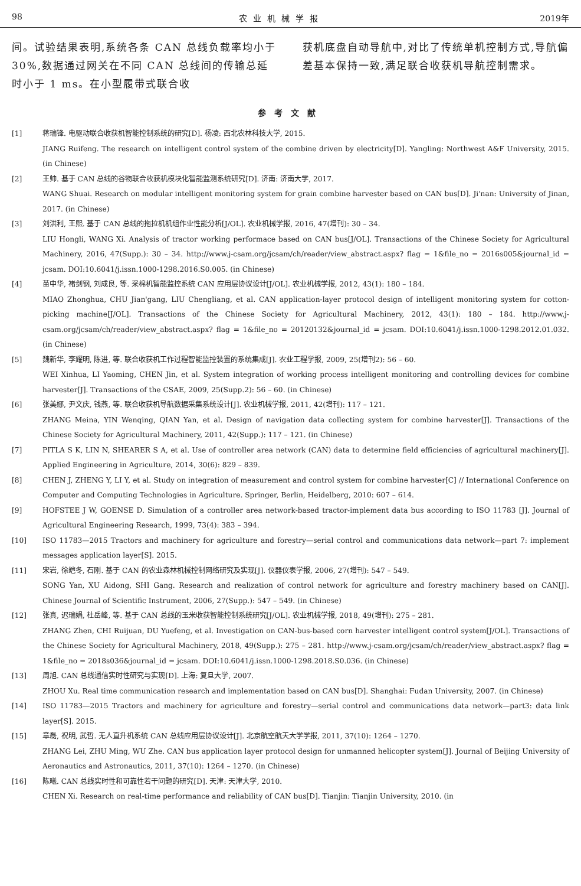98 农业机械学报 2019年
间。试验结果表明,系统各条 CAN 总线负载率均小于30%,数据通过网关在不同 CAN 总线间的传输总延时小于 1 ms。在小型履带式联合收
获机底盘自动导航中,对比了传统单机控制方式,导航偏差基本保持一致,满足联合收获机导航控制需求。
参考文献
[1] 蒋瑞锋. 电驱动联合收获机智能控制系统的研究[D]. 杨凌: 西北农林科技大学, 2015.
JIANG Ruifeng. The research on intelligent control system of the combine driven by electricity[D]. Yangling: Northwest A&F University, 2015. (in Chinese)
[2] 王帅. 基于 CAN 总线的谷物联合收获机模块化智能监测系统研究[D]. 济南: 济南大学, 2017.
WANG Shuai. Research on modular intelligent monitoring system for grain combine harvester based on CAN bus[D]. Ji'nan: University of Jinan, 2017. (in Chinese)
[3] 刘洪利, 王熙. 基于 CAN 总线的拖拉机机组作业性能分析[J/OL]. 农业机械学报, 2016, 47(增刊): 30 – 34.
LIU Hongli, WANG Xi. Analysis of tractor working performace based on CAN bus[J/OL]. Transactions of the Chinese Society for Agricultural Machinery, 2016, 47(Supp.): 30 – 34. http://www.j-csam.org/jcsam/ch/reader/view_abstract.aspx? flag = 1&file_no = 2016s005&journal_id = jcsam. DOI:10.6041/j.issn.1000-1298.2016.S0.005. (in Chinese)
[4] 苗中华, 褚剑钢, 刘成良, 等. 采棉机智能监控系统 CAN 应用层协议设计[J/OL]. 农业机械学报, 2012, 43(1): 180 – 184.
MIAO Zhonghua, CHU Jian'gang, LIU Chengliang, et al. CAN application-layer protocol design of intelligent monitoring system for cotton-picking machine[J/OL]. Transactions of the Chinese Society for Agricultural Machinery, 2012, 43(1): 180 – 184. http://www.j-csam.org/jcsam/ch/reader/view_abstract.aspx? flag = 1&file_no = 20120132&journal_id = jcsam. DOI:10.6041/j.issn.1000-1298.2012.01.032. (in Chinese)
[5] 魏新华, 李耀明, 陈进, 等. 联合收获机工作过程智能监控装置的系统集成[J]. 农业工程学报, 2009, 25(增刊2): 56 – 60.
WEI Xinhua, LI Yaoming, CHEN Jin, et al. System integration of working process intelligent monitoring and controlling devices for combine harvester[J]. Transactions of the CSAE, 2009, 25(Supp.2): 56 – 60. (in Chinese)
[6] 张美娜, 尹文庆, 钱燕, 等. 联合收获机导航数据采集系统设计[J]. 农业机械学报, 2011, 42(增刊): 117 – 121.
ZHANG Meina, YIN Wenqing, QIAN Yan, et al. Design of navigation data collecting system for combine harvester[J]. Transactions of the Chinese Society for Agricultural Machinery, 2011, 42(Supp.): 117 – 121. (in Chinese)
[7] PITLA S K, LIN N, SHEARER S A, et al. Use of controller area network (CAN) data to determine field efficiencies of agricultural machinery[J]. Applied Engineering in Agriculture, 2014, 30(6): 829 – 839.
[8] CHEN J, ZHENG Y, LI Y, et al. Study on integration of measurement and control system for combine harvester[C] // International Conference on Computer and Computing Technologies in Agriculture. Springer, Berlin, Heidelberg, 2010: 607 – 614.
[9] HOFSTEE J W, GOENSE D. Simulation of a controller area network-based tractor-implement data bus according to ISO 11783 [J]. Journal of Agricultural Engineering Research, 1999, 73(4): 383 – 394.
[10] ISO 11783—2015 Tractors and machinery for agriculture and forestry—serial control and communications data network—part 7: implement messages application layer[S]. 2015.
[11] 宋岩, 徐皑冬, 石刚. 基于 CAN 的农业森林机械控制网络研究及实现[J]. 仪器仪表学报, 2006, 27(增刊): 547 – 549.
SONG Yan, XU Aidong, SHI Gang. Research and realization of control network for agriculture and forestry machinery based on CAN[J]. Chinese Journal of Scientific Instrument, 2006, 27(Supp.): 547 – 549. (in Chinese)
[12] 张真, 迟瑞娟, 杜岳峰, 等. 基于 CAN 总线的玉米收获智能控制系统研究[J/OL]. 农业机械学报, 2018, 49(增刊): 275 – 281.
ZHANG Zhen, CHI Ruijuan, DU Yuefeng, et al. Investigation on CAN-bus-based corn harvester intelligent control system[J/OL]. Transactions of the Chinese Society for Agricultural Machinery, 2018, 49(Supp.): 275 – 281. http://www.j-csam.org/jcsam/ch/reader/view_abstract.aspx? flag = 1&file_no = 2018s036&journal_id = jcsam. DOI:10.6041/j.issn.1000-1298.2018.S0.036. (in Chinese)
[13] 周旭. CAN 总线通信实时性研究与实现[D]. 上海: 复旦大学, 2007.
ZHOU Xu. Real time communication research and implementation based on CAN bus[D]. Shanghai: Fudan University, 2007. (in Chinese)
[14] ISO 11783—2015 Tractors and machinery for agriculture and forestry—serial control and communications data network—part3: data link layer[S]. 2015.
[15] 章磊, 祝明, 武哲. 无人直升机系统 CAN 总线应用层协议设计[J]. 北京航空航天大学学报, 2011, 37(10): 1264 – 1270.
ZHANG Lei, ZHU Ming, WU Zhe. CAN bus application layer protocol design for unmanned helicopter system[J]. Journal of Beijing University of Aeronautics and Astronautics, 2011, 37(10): 1264 – 1270. (in Chinese)
[16] 陈曦. CAN 总线实时性和可靠性若干问题的研究[D]. 天津: 天津大学, 2010.
CHEN Xi. Research on real-time performance and reliability of CAN bus[D]. Tianjin: Tianjin University, 2010. (in